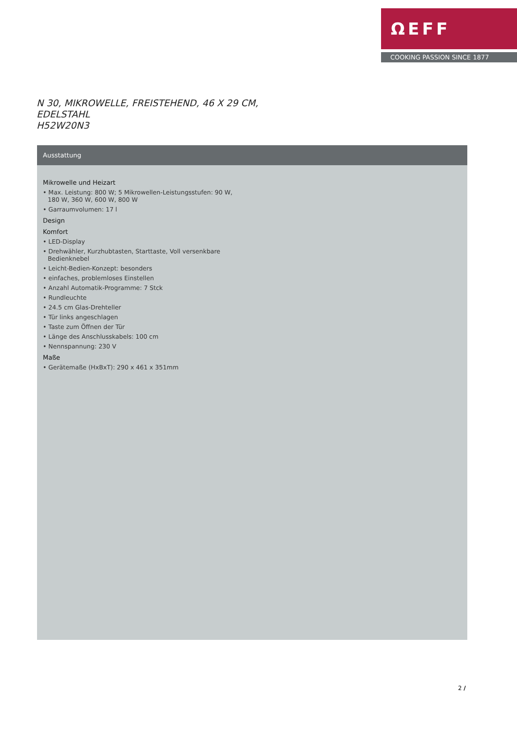ΩEFF
COOKING PASSION SINCE 1877
N 30, MIKROWELLE, FREISTEHEND, 46 X 29 CM,
EDELSTAHL
H52W20N3
Ausstattung
Mikrowelle und Heizart
• Max. Leistung: 800 W; 5 Mikrowellen-Leistungsstufen: 90 W, 180 W, 360 W, 600 W, 800 W
• Garraumvolumen: 17 l
Design
Komfort
• LED-Display
• Drehwähler, Kurzhubtasten, Starttaste, Voll versenkbare Bedienknebel
• Leicht-Bedien-Konzept: besonders
• einfaches, problemloses Einstellen
• Anzahl Automatik-Programme: 7 Stck
• Rundleuchte
• 24.5 cm Glas-Drehteller
• Tür links angeschlagen
• Taste zum Öffnen der Tür
• Länge des Anschlusskabels: 100 cm
• Nennspannung: 230 V
Maße
• Gerätemaße (HxBxT): 290 x 461 x 351mm
2 /